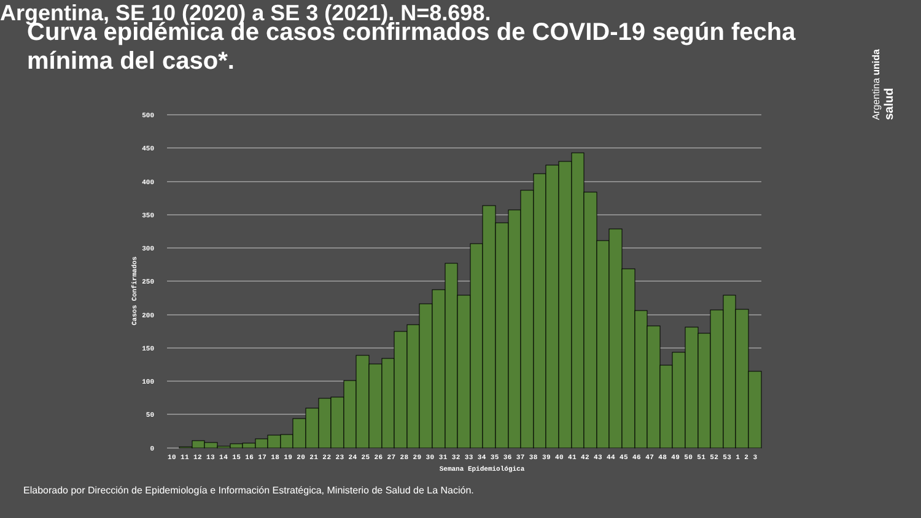Curva epidémica de casos confirmados de COVID-19 según fecha mínima del caso*.
Argentina, SE 10 (2020) a SE 3 (2021). N=8.698.
Argentina unida
salud
500
450
400
350
300
250
200
150
100
50
0
Casos Confirmados
10 11 12 13 14 15 16 17 18 19 20 21 22 23 24 25 26 27 28 29 30 31 32 33 34 35 36 37 38 39 40 41 42 43 44 45 46 47 48 49 50 51 52 53 1 2 3
Semana Epidemiológica
Elaborado por Dirección de Epidemiología e Información Estratégica, Ministerio de Salud de La Nación.